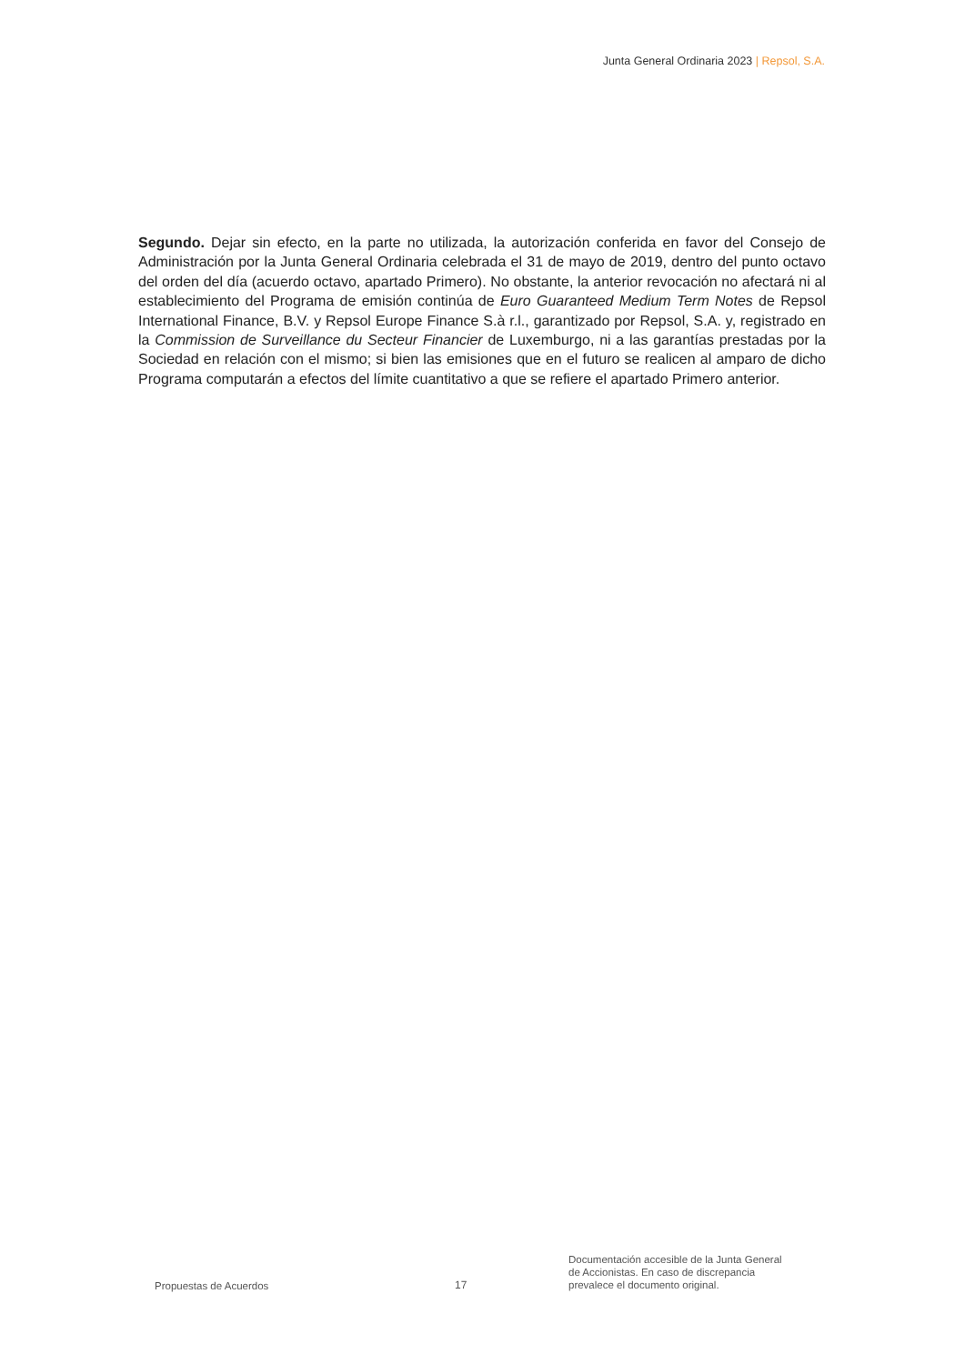Junta General Ordinaria 2023 | Repsol, S.A.
Segundo. Dejar sin efecto, en la parte no utilizada, la autorización conferida en favor del Consejo de Administración por la Junta General Ordinaria celebrada el 31 de mayo de 2019, dentro del punto octavo del orden del día (acuerdo octavo, apartado Primero). No obstante, la anterior revocación no afectará ni al establecimiento del Programa de emisión continúa de Euro Guaranteed Medium Term Notes de Repsol International Finance, B.V. y Repsol Europe Finance S.à r.l., garantizado por Repsol, S.A. y, registrado en la Commission de Surveillance du Secteur Financier de Luxemburgo, ni a las garantías prestadas por la Sociedad en relación con el mismo; si bien las emisiones que en el futuro se realicen al amparo de dicho Programa computarán a efectos del límite cuantitativo a que se refiere el apartado Primero anterior.
Propuestas de Acuerdos
17
Documentación accesible de la Junta General
de Accionistas. En caso de discrepancia
prevalece el documento original.